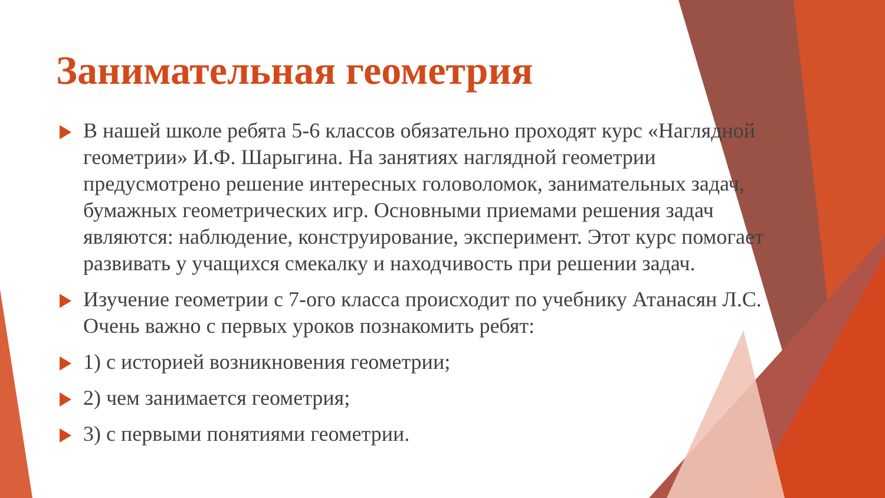Занимательная геометрия
В нашей школе ребята 5-6 классов обязательно проходят курс «Наглядной геометрии» И.Ф. Шарыгина. На занятиях наглядной геометрии предусмотрено решение интересных головоломок, занимательных задач, бумажных геометрических игр. Основными приемами решения задач являются: наблюдение, конструирование, эксперимент. Этот курс помогает развивать у учащихся смекалку и находчивость при решении задач.
Изучение геометрии с 7-ого класса происходит по учебнику Атанасян Л.С. Очень важно с первых уроков познакомить ребят:
1) с историей возникновения геометрии;
2) чем занимается геометрия;
3) с первыми понятиями геометрии.